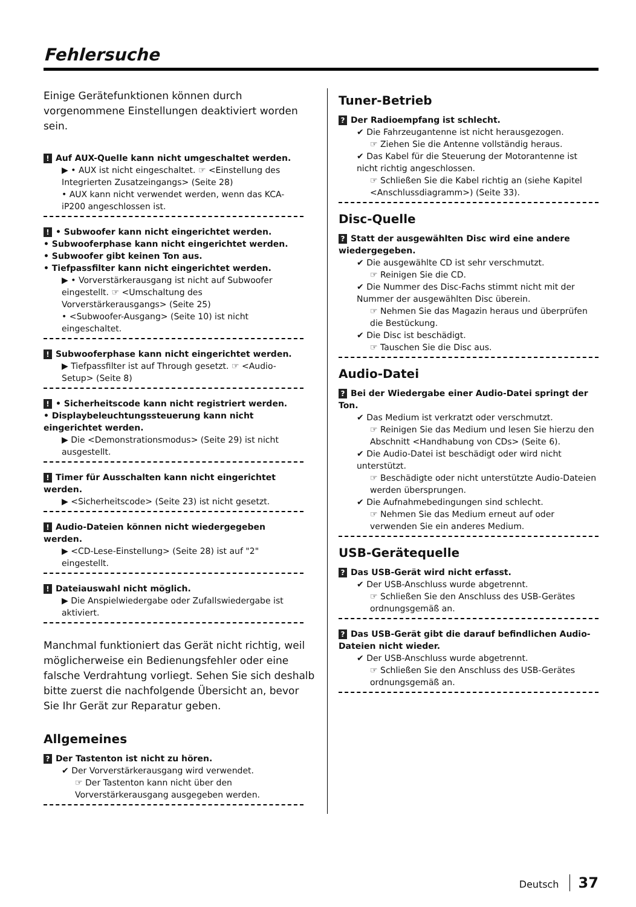Fehlersuche
Einige Gerätefunktionen können durch vorgenommene Einstellungen deaktiviert worden sein.
! Auf AUX-Quelle kann nicht umgeschaltet werden.
▶ • AUX ist nicht eingeschaltet. ☞ <Einstellung des Integrierten Zusatzeingangs> (Seite 28)
• AUX kann nicht verwendet werden, wenn das KCA-iP200 angeschlossen ist.
! • Subwoofer kann nicht eingerichtet werden.
• Subwooferphase kann nicht eingerichtet werden.
• Subwoofer gibt keinen Ton aus.
• Tiefpassfilter kann nicht eingerichtet werden.
▶ • Vorverstärkerausgang ist nicht auf Subwoofer eingestellt. ☞ <Umschaltung des Vorverstärkerausgangs> (Seite 25)
• <Subwoofer-Ausgang> (Seite 10) ist nicht eingeschaltet.
! Subwooferphase kann nicht eingerichtet werden.
▶ Tiefpassfilter ist auf Through gesetzt. ☞ <Audio-Setup> (Seite 8)
! • Sicherheitscode kann nicht registriert werden.
• Displaybeleuchtungssteuerung kann nicht eingerichtet werden.
▶ Die <Demonstrationsmodus> (Seite 29) ist nicht ausgestellt.
! Timer für Ausschalten kann nicht eingerichtet werden.
▶ <Sicherheitscode> (Seite 23) ist nicht gesetzt.
! Audio-Dateien können nicht wiedergegeben werden.
▶ <CD-Lese-Einstellung> (Seite 28) ist auf "2" eingestellt.
! Dateiauswahl nicht möglich.
▶ Die Anspielwiedergabe oder Zufallswiedergabe ist aktiviert.
Manchmal funktioniert das Gerät nicht richtig, weil möglicherweise ein Bedienungsfehler oder eine falsche Verdrahtung vorliegt. Sehen Sie sich deshalb bitte zuerst die nachfolgende Übersicht an, bevor Sie Ihr Gerät zur Reparatur geben.
Allgemeines
? Der Tastenton ist nicht zu hören.
✔ Der Vorverstärkerausgang wird verwendet.
☞ Der Tastenton kann nicht über den Vorverstärkerausgang ausgegeben werden.
Tuner-Betrieb
? Der Radioempfang ist schlecht.
✔ Die Fahrzeugantenne ist nicht herausgezogen.
☞ Ziehen Sie die Antenne vollständig heraus.
✔ Das Kabel für die Steuerung der Motorantenne ist nicht richtig angeschlossen.
☞ Schließen Sie die Kabel richtig an (siehe Kapitel <Anschlussdiagramm>) (Seite 33).
Disc-Quelle
? Statt der ausgewählten Disc wird eine andere wiedergegeben.
✔ Die ausgewählte CD ist sehr verschmutzt.
☞ Reinigen Sie die CD.
✔ Die Nummer des Disc-Fachs stimmt nicht mit der Nummer der ausgewählten Disc überein.
☞ Nehmen Sie das Magazin heraus und überprüfen die Bestückung.
✔ Die Disc ist beschädigt.
☞ Tauschen Sie die Disc aus.
Audio-Datei
? Bei der Wiedergabe einer Audio-Datei springt der Ton.
✔ Das Medium ist verkratzt oder verschmutzt.
☞ Reinigen Sie das Medium und lesen Sie hierzu den Abschnitt <Handhabung von CDs> (Seite 6).
✔ Die Audio-Datei ist beschädigt oder wird nicht unterstützt.
☞ Beschädigte oder nicht unterstützte Audio-Dateien werden übersprungen.
✔ Die Aufnahmebedingungen sind schlecht.
☞ Nehmen Sie das Medium erneut auf oder verwenden Sie ein anderes Medium.
USB-Gerätequelle
? Das USB-Gerät wird nicht erfasst.
✔ Der USB-Anschluss wurde abgetrennt.
☞ Schließen Sie den Anschluss des USB-Gerätes ordnungsgemäß an.
? Das USB-Gerät gibt die darauf befindlichen Audio-Dateien nicht wieder.
✔ Der USB-Anschluss wurde abgetrennt.
☞ Schließen Sie den Anschluss des USB-Gerätes ordnungsgemäß an.
Deutsch 37